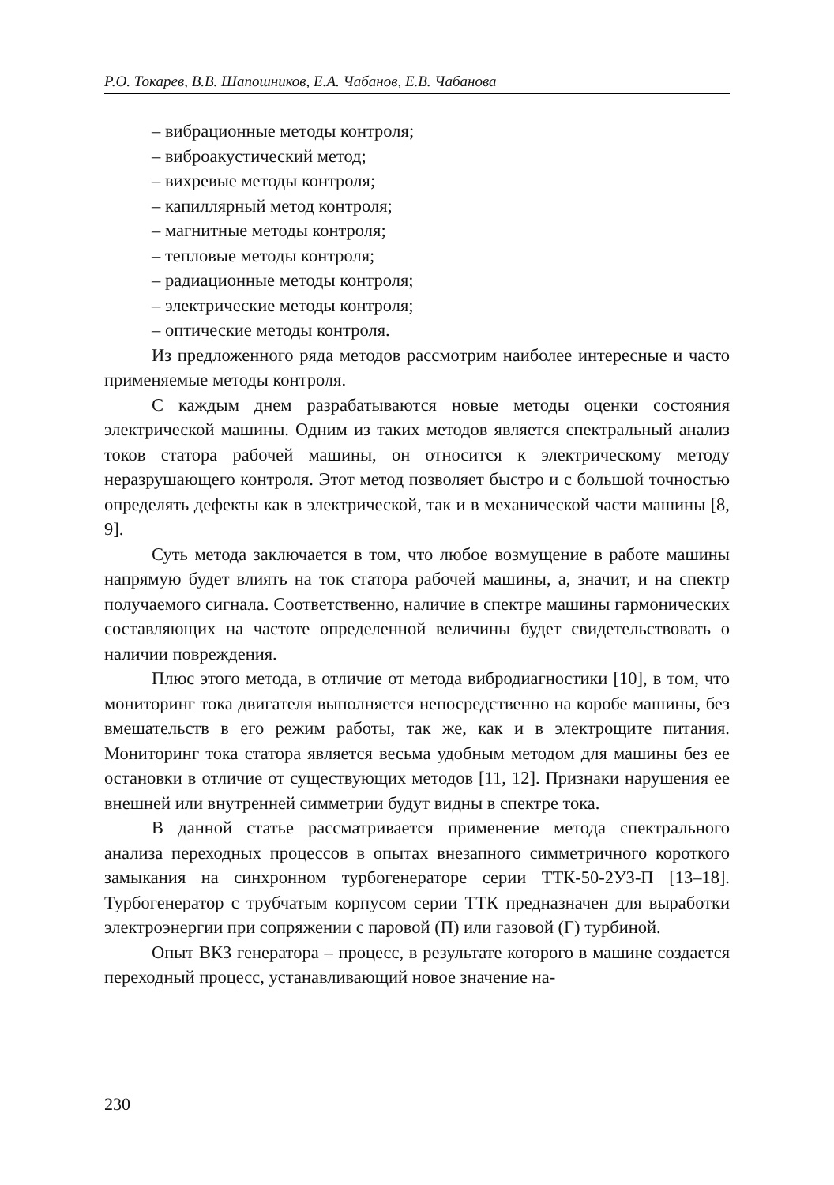Р.О. Токарев, В.В. Шапошников, Е.А. Чабанов, Е.В. Чабанова
– вибрационные методы контроля;
– виброакустический метод;
– вихревые методы контроля;
– капиллярный метод контроля;
– магнитные методы контроля;
– тепловые методы контроля;
– радиационные методы контроля;
– электрические методы контроля;
– оптические методы контроля.
Из предложенного ряда методов рассмотрим наиболее интересные и часто применяемые методы контроля.
С каждым днем разрабатываются новые методы оценки состояния электрической машины. Одним из таких методов является спектральный анализ токов статора рабочей машины, он относится к электрическому методу неразрушающего контроля. Этот метод позволяет быстро и с большой точностью определять дефекты как в электрической, так и в механической части машины [8, 9].
Суть метода заключается в том, что любое возмущение в работе машины напрямую будет влиять на ток статора рабочей машины, а, значит, и на спектр получаемого сигнала. Соответственно, наличие в спектре машины гармонических составляющих на частоте определенной величины будет свидетельствовать о наличии повреждения.
Плюс этого метода, в отличие от метода вибродиагностики [10], в том, что мониторинг тока двигателя выполняется непосредственно на коробе машины, без вмешательств в его режим работы, так же, как и в электрощите питания. Мониторинг тока статора является весьма удобным методом для машины без ее остановки в отличие от существующих методов [11, 12]. Признаки нарушения ее внешней или внутренней симметрии будут видны в спектре тока.
В данной статье рассматривается применение метода спектрального анализа переходных процессов в опытах внезапного симметричного короткого замыкания на синхронном турбогенераторе серии ТТК-50-2УЗ-П [13–18]. Турбогенератор с трубчатым корпусом серии ТТК предназначен для выработки электроэнергии при сопряжении с паровой (П) или газовой (Г) турбиной.
Опыт ВКЗ генератора – процесс, в результате которого в машине создается переходный процесс, устанавливающий новое значение на-
230